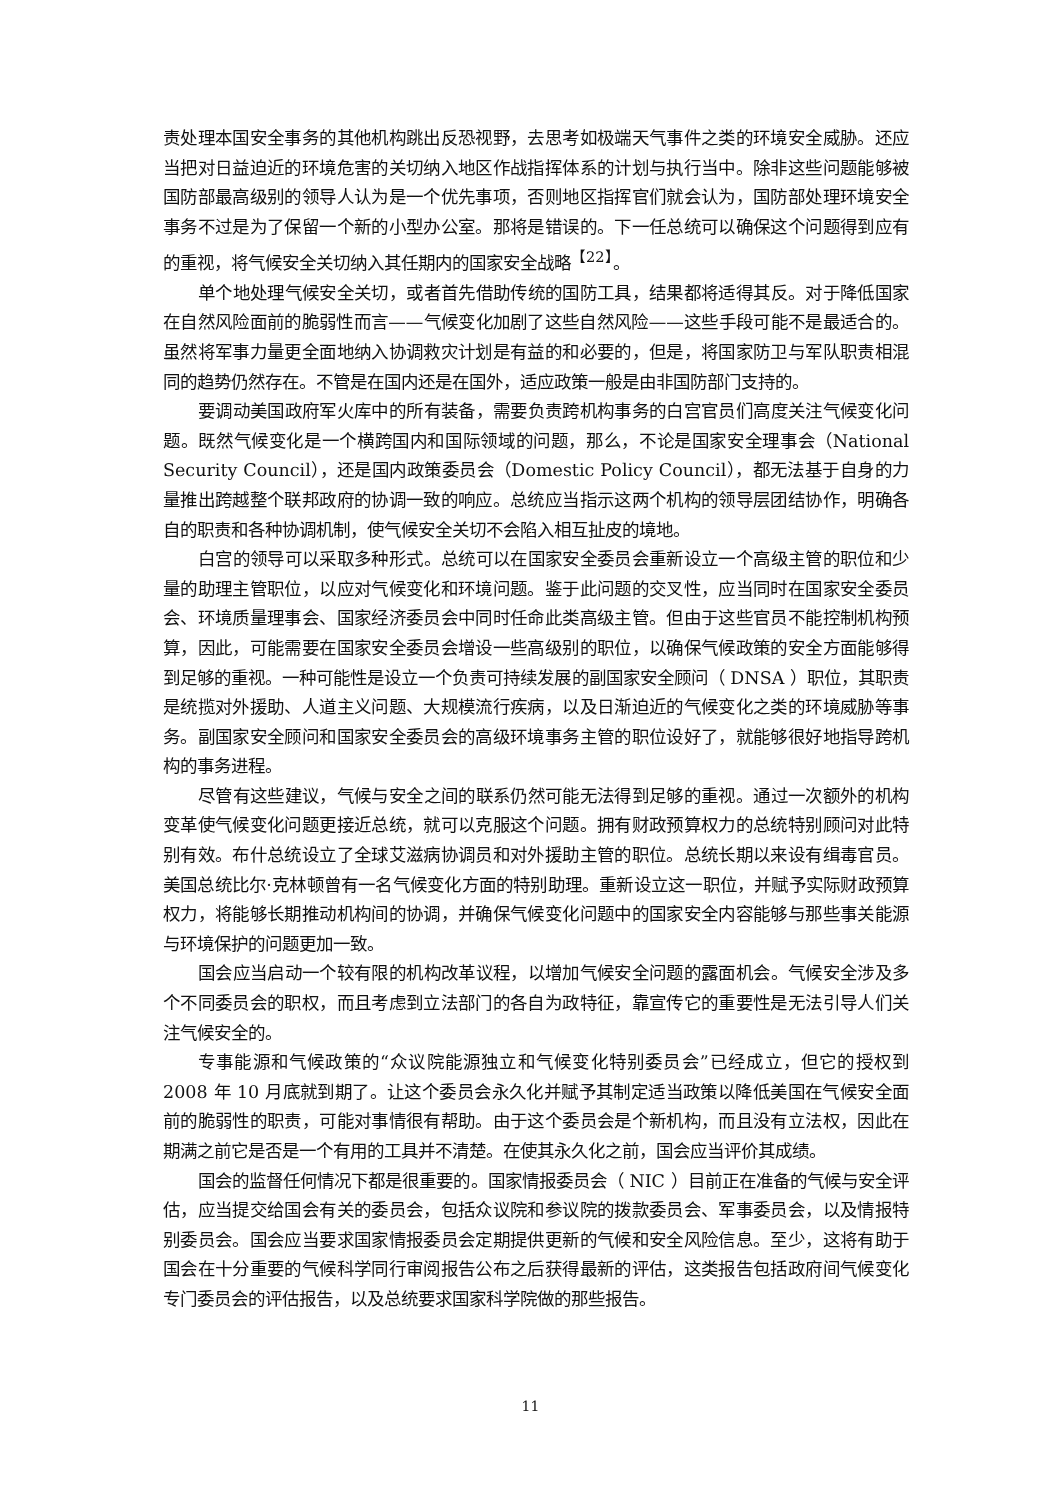责处理本国安全事务的其他机构跳出反恐视野，去思考如极端天气事件之类的环境安全威胁。还应当把对日益迫近的环境危害的关切纳入地区作战指挥体系的计划与执行当中。除非这些问题能够被国防部最高级别的领导人认为是一个优先事项，否则地区指挥官们就会认为，国防部处理环境安全事务不过是为了保留一个新的小型办公室。那将是错误的。下一任总统可以确保这个问题得到应有的重视，将气候安全关切纳入其任期内的国家安全战略<sup>【22】</sup>。
单个地处理气候安全关切，或者首先借助传统的国防工具，结果都将适得其反。对于降低国家在自然风险面前的脆弱性而言——气候变化加剧了这些自然风险——这些手段可能不是最适合的。虽然将军事力量更全面地纳入协调救灾计划是有益的和必要的，但是，将国家防卫与军队职责相混同的趋势仍然存在。不管是在国内还是在国外，适应政策一般是由非国防部门支持的。
要调动美国政府军火库中的所有装备，需要负责跨机构事务的白宫官员们高度关注气候变化问题。既然气候变化是一个横跨国内和国际领域的问题，那么，不论是国家安全理事会（National Security Council），还是国内政策委员会（Domestic Policy Council），都无法基于自身的力量推出跨越整个联邦政府的协调一致的响应。总统应当指示这两个机构的领导层团结协作，明确各自的职责和各种协调机制，使气候安全关切不会陷入相互扯皮的境地。
白宫的领导可以采取多种形式。总统可以在国家安全委员会重新设立一个高级主管的职位和少量的助理主管职位，以应对气候变化和环境问题。鉴于此问题的交叉性，应当同时在国家安全委员会、环境质量理事会、国家经济委员会中同时任命此类高级主管。但由于这些官员不能控制机构预算，因此，可能需要在国家安全委员会增设一些高级别的职位，以确保气候政策的安全方面能够得到足够的重视。一种可能性是设立一个负责可持续发展的副国家安全顾问（ DNSA ）职位，其职责是统揽对外援助、人道主义问题、大规模流行疾病，以及日渐迫近的气候变化之类的环境威胁等事务。副国家安全顾问和国家安全委员会的高级环境事务主管的职位设好了，就能够很好地指导跨机构的事务进程。
尽管有这些建议，气候与安全之间的联系仍然可能无法得到足够的重视。通过一次额外的机构变革使气候变化问题更接近总统，就可以克服这个问题。拥有财政预算权力的总统特别顾问对此特别有效。布什总统设立了全球艾滋病协调员和对外援助主管的职位。总统长期以来设有缉毒官员。美国总统比尔·克林顿曾有一名气候变化方面的特别助理。重新设立这一职位，并赋予实际财政预算权力，将能够长期推动机构间的协调，并确保气候变化问题中的国家安全内容能够与那些事关能源与环境保护的问题更加一致。
国会应当启动一个较有限的机构改革议程，以增加气候安全问题的露面机会。气候安全涉及多个不同委员会的职权，而且考虑到立法部门的各自为政特征，靠宣传它的重要性是无法引导人们关注气候安全的。
专事能源和气候政策的“众议院能源独立和气候变化特别委员会”已经成立，但它的授权到 2008 年 10 月底就到期了。让这个委员会永久化并赋予其制定适当政策以降低美国在气候安全面前的脆弱性的职责，可能对事情很有帮助。由于这个委员会是个新机构，而且没有立法权，因此在期满之前它是否是一个有用的工具并不清楚。在使其永久化之前，国会应当评价其成绩。
国会的监督任何情况下都是很重要的。国家情报委员会（ NIC ）目前正在准备的气候与安全评估，应当提交给国会有关的委员会，包括众议院和参议院的拨款委员会、军事委员会，以及情报特别委员会。国会应当要求国家情报委员会定期提供更新的气候和安全风险信息。至少，这将有助于国会在十分重要的气候科学同行审阅报告公布之后获得最新的评估，这类报告包括政府间气候变化专门委员会的评估报告，以及总统要求国家科学院做的那些报告。
11